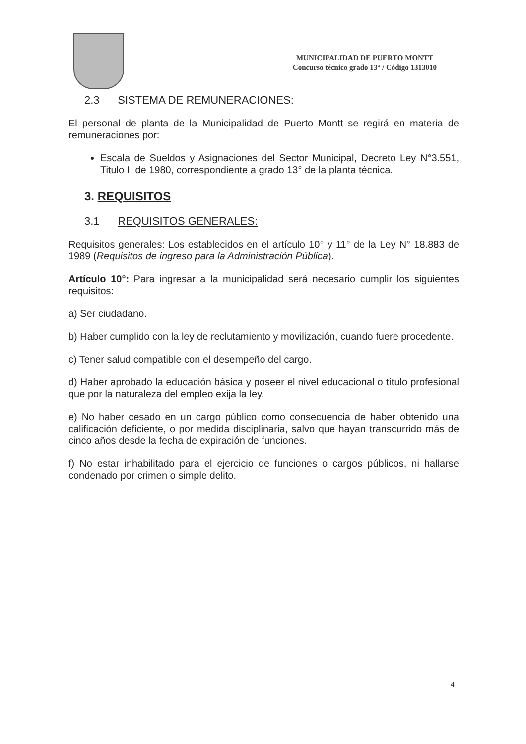MUNICIPALIDAD DE PUERTO MONTT
Concurso técnico grado 13° / Código 1313010
2.3 SISTEMA DE REMUNERACIONES:
El personal de planta de la Municipalidad de Puerto Montt se regirá en materia de remuneraciones por:
Escala de Sueldos y Asignaciones del Sector Municipal, Decreto Ley N°3.551, Titulo II de 1980, correspondiente a grado 13° de la planta técnica.
3. REQUISITOS
3.1 REQUISITOS GENERALES:
Requisitos generales: Los establecidos en el artículo 10° y 11° de la Ley N° 18.883 de 1989 (Requisitos de ingreso para la Administración Pública).
Artículo 10°: Para ingresar a la municipalidad será necesario cumplir los siguientes requisitos:
a) Ser ciudadano.
b) Haber cumplido con la ley de reclutamiento y movilización, cuando fuere procedente.
c) Tener salud compatible con el desempeño del cargo.
d) Haber aprobado la educación básica y poseer el nivel educacional o título profesional que por la naturaleza del empleo exija la ley.
e) No haber cesado en un cargo público como consecuencia de haber obtenido una calificación deficiente, o por medida disciplinaria, salvo que hayan transcurrido más de cinco años desde la fecha de expiración de funciones.
f) No estar inhabilitado para el ejercicio de funciones o cargos públicos, ni hallarse condenado por crimen o simple delito.
4